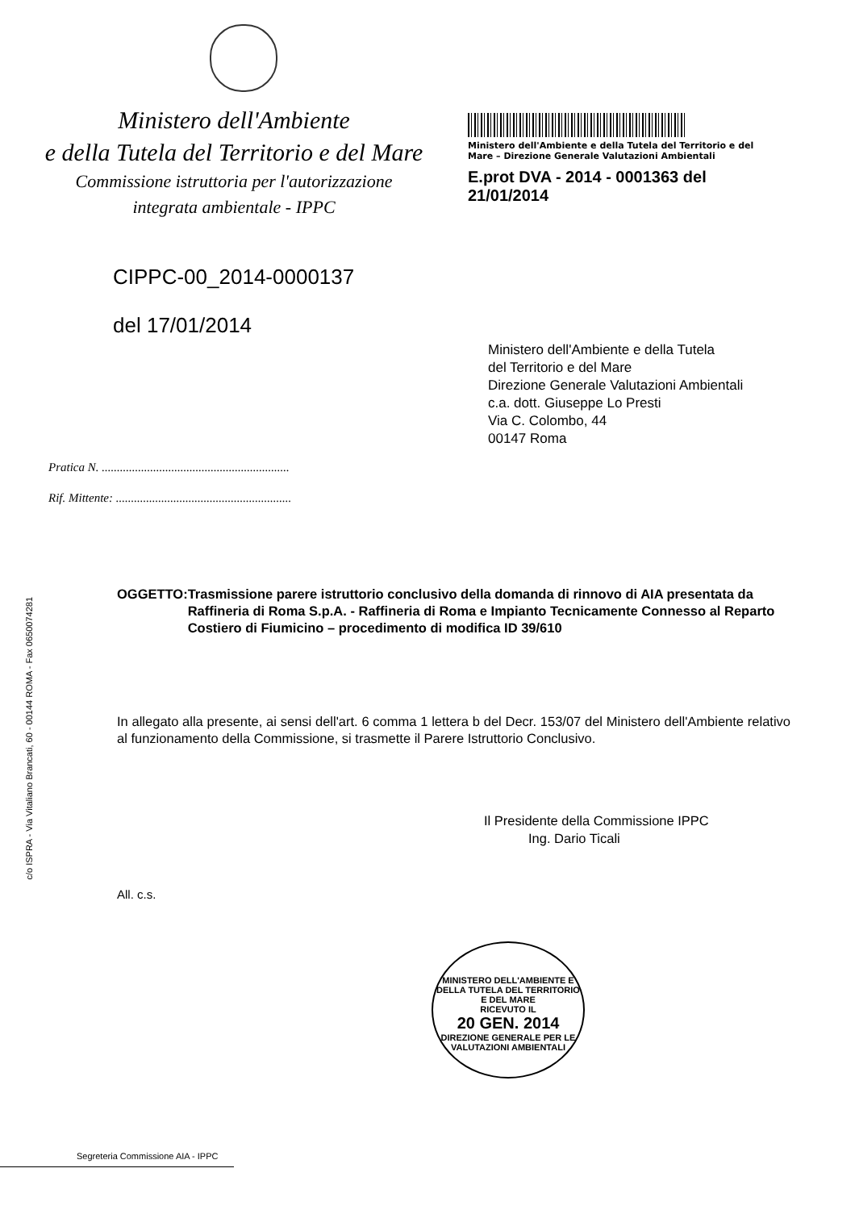c/o ISPRA - Via Vitaliano Brancati, 60 - 00144 ROMA - Fax 0650074281
Ministero dell'Ambiente
e della Tutela del Territorio e del Mare
Commissione istruttoria per l'autorizzazione
integrata ambientale - IPPC
Ministero dell'Ambiente e della Tutela del Territorio e del Mare – Direzione Generale Valutazioni Ambientali
E.prot DVA - 2014 - 0001363 del 21/01/2014
CIPPC-00_2014-0000137
del 17/01/2014
Ministero dell'Ambiente e della Tutela
del Territorio e del Mare
Direzione Generale Valutazioni Ambientali
c.a. dott. Giuseppe Lo Presti
Via C. Colombo, 44
00147 Roma
Pratica N. ..............................................................
Rif. Mittente: ..........................................................
OGGETTO: Trasmissione parere istruttorio conclusivo della domanda di rinnovo di AIA presentata da Raffineria di Roma S.p.A. - Raffineria di Roma e Impianto Tecnicamente Connesso al Reparto Costiero di Fiumicino – procedimento di modifica ID 39/610
In allegato alla presente, ai sensi dell'art. 6 comma 1 lettera b del Decr. 153/07 del Ministero dell'Ambiente relativo al funzionamento della Commissione, si trasmette il Parere Istruttorio Conclusivo.
Il Presidente della Commissione IPPC
Ing. Dario Ticali
All. c.s.
MINISTERO DELL'AMBIENTE E DELLA TUTELA DEL TERRITORIO E DEL MARE
RICEVUTO IL
20 GEN. 2014
DIREZIONE GENERALE PER LE VALUTAZIONI AMBIENTALI
Segreteria Commissione AIA - IPPC